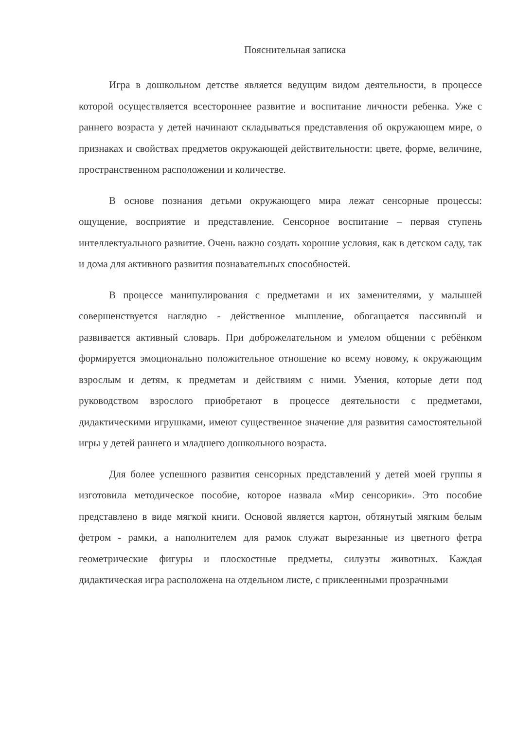Пояснительная записка
Игра в дошкольном детстве является ведущим видом деятельности, в процессе которой осуществляется всестороннее развитие и воспитание личности ребенка. Уже с раннего возраста у детей начинают складываться представления об окружающем мире, о признаках и свойствах предметов окружающей действительности: цвете, форме, величине, пространственном расположении и количестве.
В основе познания детьми окружающего мира лежат сенсорные процессы: ощущение, восприятие и представление. Сенсорное воспитание – первая ступень интеллектуального развитие. Очень важно создать хорошие условия, как в детском саду, так и дома для активного развития познавательных способностей.
В процессе манипулирования с предметами и их заменителями, у малышей совершенствуется наглядно - действенное мышление, обогащается пассивный и развивается активный словарь. При доброжелательном и умелом общении с ребёнком формируется эмоционально положительное отношение ко всему новому, к окружающим взрослым и детям, к предметам и действиям с ними. Умения, которые дети под руководством взрослого приобретают в процессе деятельности с предметами, дидактическими игрушками, имеют существенное значение для развития самостоятельной игры у детей раннего и младшего дошкольного возраста.
Для более успешного развития сенсорных представлений у детей моей группы я изготовила методическое пособие, которое назвала «Мир сенсорики». Это пособие представлено в виде мягкой книги. Основой является картон, обтянутый мягким белым фетром - рамки, а наполнителем для рамок служат вырезанные из цветного фетра геометрические фигуры и плоскостные предметы, силуэты животных. Каждая дидактическая игра расположена на отдельном листе, с приклеенными прозрачными